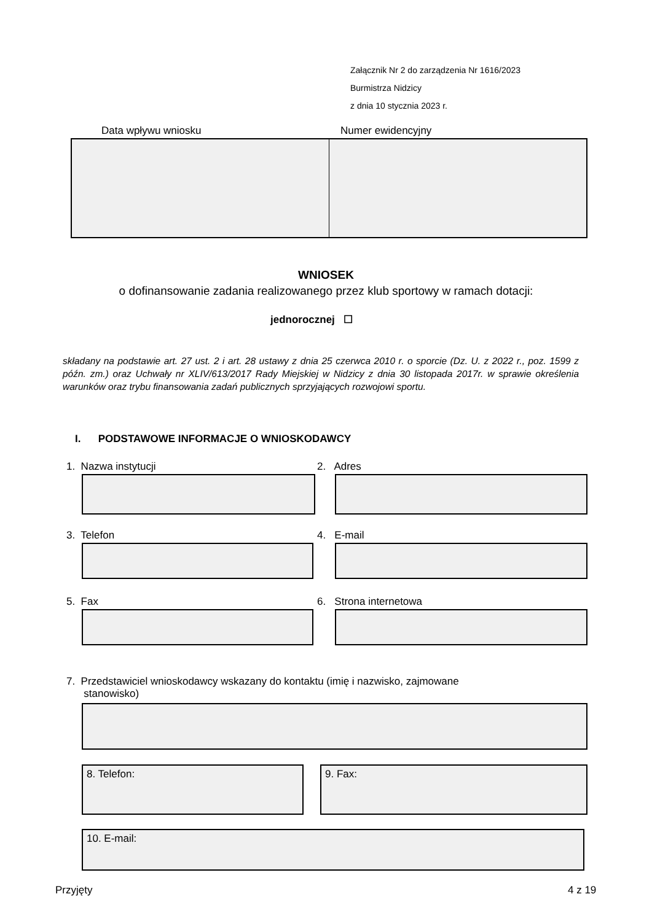Załącznik Nr 2 do zarządzenia Nr 1616/2023
Burmistrza Nidzicy
z dnia 10 stycznia 2023 r.
Data wpływu wniosku Numer ewidencyjny
WNIOSEK
o dofinansowanie zadania realizowanego przez klub sportowy w ramach dotacji:
jednorocznej ☐
składany na podstawie art. 27 ust. 2 i art. 28 ustawy z dnia 25 czerwca 2010 r. o sporcie (Dz. U. z 2022 r., poz. 1599 z późn. zm.) oraz Uchwały nr XLIV/613/2017 Rady Miejskiej w Nidzicy z dnia 30 listopada 2017r. w sprawie określenia warunków oraz trybu finansowania zadań publicznych sprzyjających rozwojowi sportu.
I. PODSTAWOWE INFORMACJE O WNIOSKODAWCY
1. Nazwa instytucji 2. Adres
3. Telefon 4. E-mail
5. Fax 6. Strona internetowa
7. Przedstawiciel wnioskodawcy wskazany do kontaktu (imię i nazwisko, zajmowane
stanowisko)
8. Telefon: 9. Fax:
10. E-mail:
Przyjęty 4 z 19